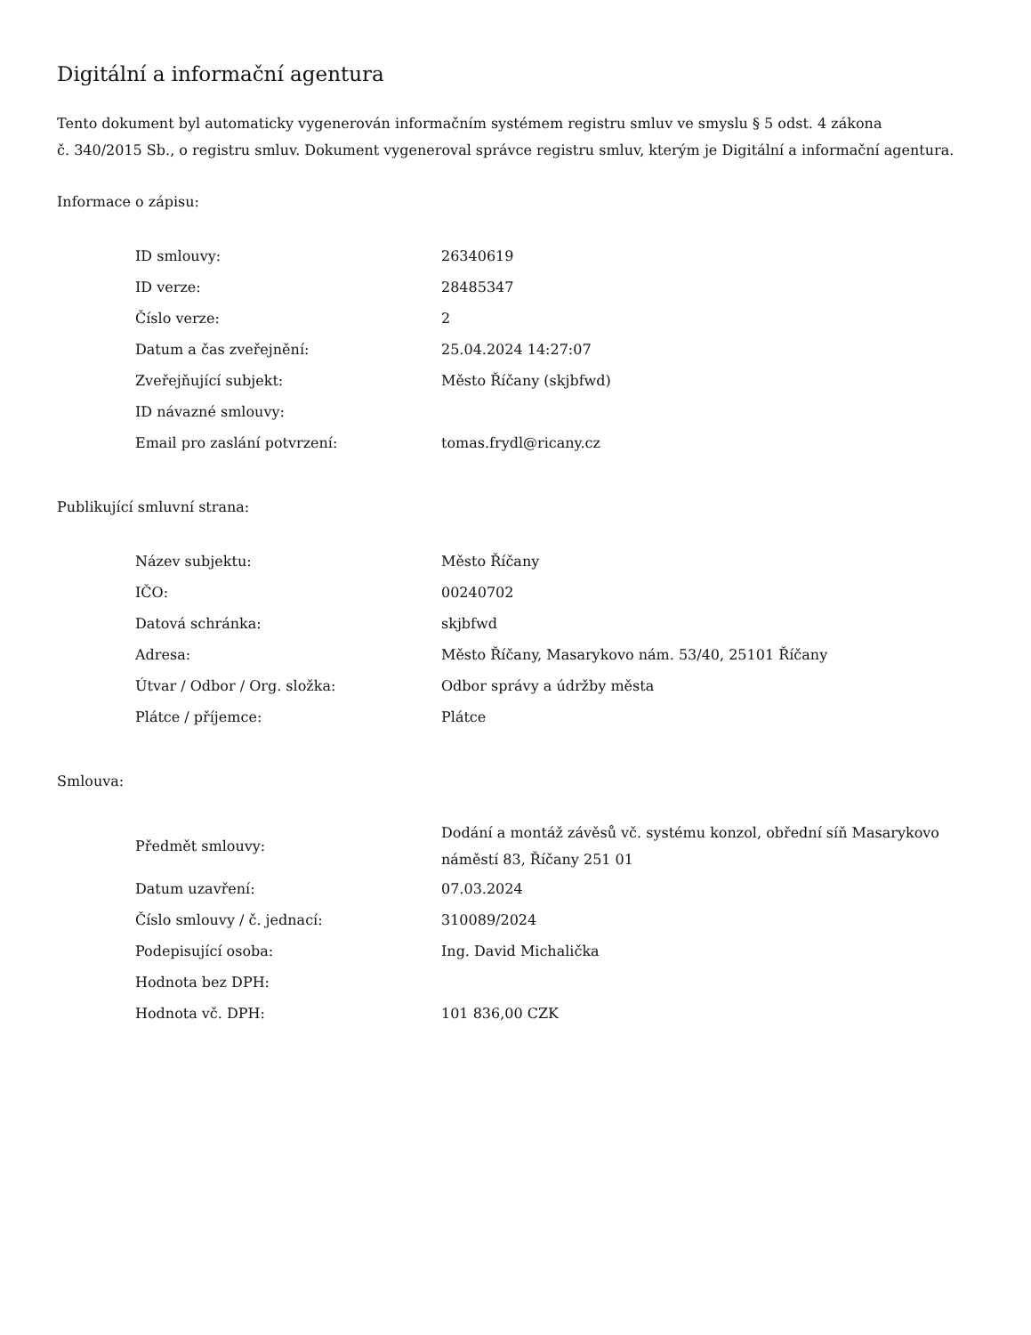Digitální a informační agentura
Tento dokument byl automaticky vygenerován informačním systémem registru smluv ve smyslu § 5 odst. 4 zákona
č. 340/2015 Sb., o registru smluv. Dokument vygeneroval správce registru smluv, kterým je Digitální a informační agentura.
Informace o zápisu:
| ID smlouvy: | 26340619 |
| ID verze: | 28485347 |
| Číslo verze: | 2 |
| Datum a čas zveřejnění: | 25.04.2024 14:27:07 |
| Zveřejňující subjekt: | Město Říčany (skjbfwd) |
| ID návazné smlouvy: | |
| Email pro zaslání potvrzení: | tomas.frydl@ricany.cz |
Publikující smluvní strana:
| Název subjektu: | Město Říčany |
| IČO: | 00240702 |
| Datová schránka: | skjbfwd |
| Adresa: | Město Říčany, Masarykovo nám. 53/40, 25101 Říčany |
| Útvar / Odbor / Org. složka: | Odbor správy a údržby města |
| Plátce / příjemce: | Plátce |
Smlouva:
| Předmět smlouvy: | Dodání a montáž závěsů vč. systému konzol, obřední síň Masarykovo náměstí 83, Říčany 251 01 |
| Datum uzavření: | 07.03.2024 |
| Číslo smlouvy / č. jednací: | 310089/2024 |
| Podepisující osoba: | Ing. David Michalička |
| Hodnota bez DPH: | |
| Hodnota vč. DPH: | 101 836,00 CZK |